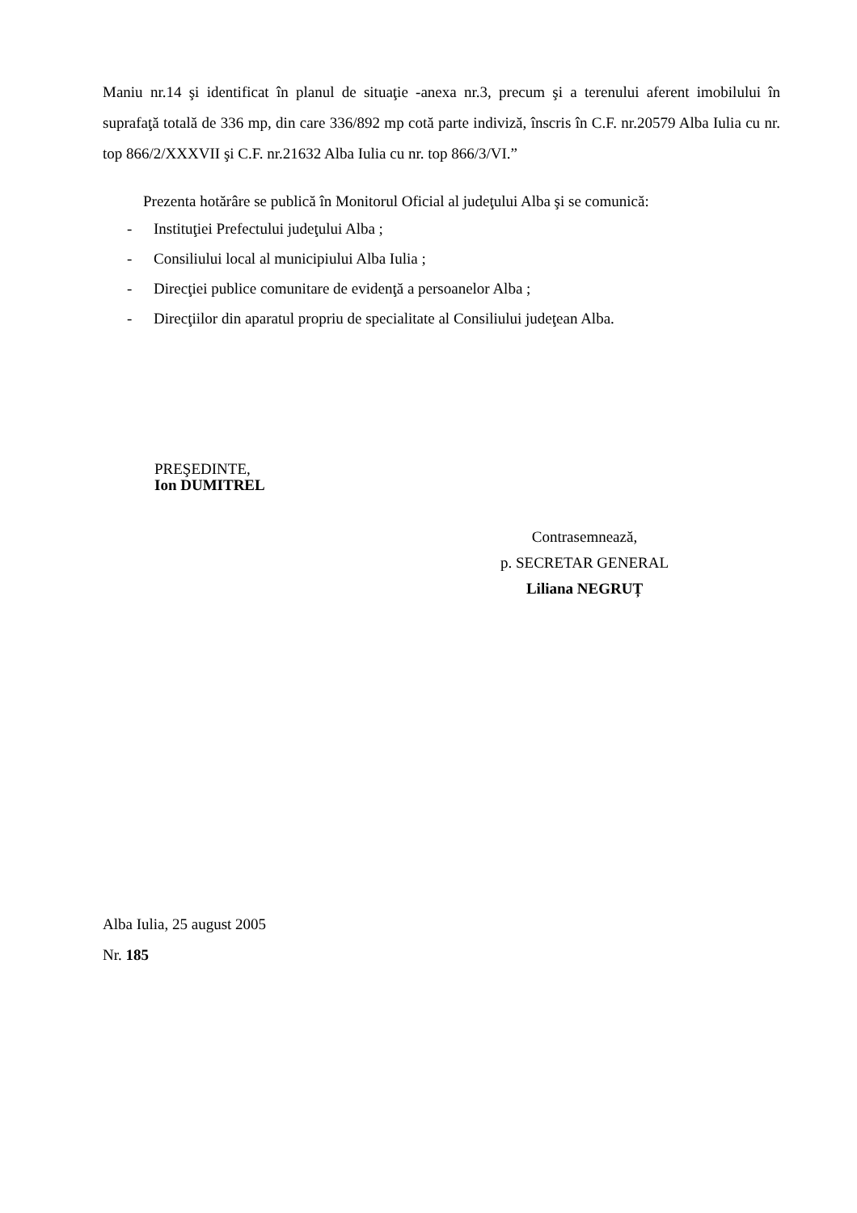Maniu nr.14 şi identificat în planul de situaţie -anexa nr.3, precum şi a terenului aferent imobilului în suprafaţă totală de 336 mp, din care 336/892 mp cotă parte indiviză, înscris în C.F. nr.20579 Alba Iulia cu nr. top 866/2/XXXVII şi C.F. nr.21632 Alba Iulia cu nr. top 866/3/VI.”
Prezenta hotărâre se publică în Monitorul Oficial al judeţului Alba şi se comunică:
- Instituţiei Prefectului judeţului Alba ;
- Consiliului local al municipiului Alba Iulia ;
- Direcţiei publice comunitare de evidenţă a persoanelor Alba ;
- Direcţiilor din aparatul propriu de specialitate al Consiliului judeţean Alba.
PREŞEDINTE,
Ion DUMITREL
Contrasemnează,
p. SECRETAR GENERAL
Liliana NEGRUȚ
Alba Iulia, 25 august 2005
Nr. 185